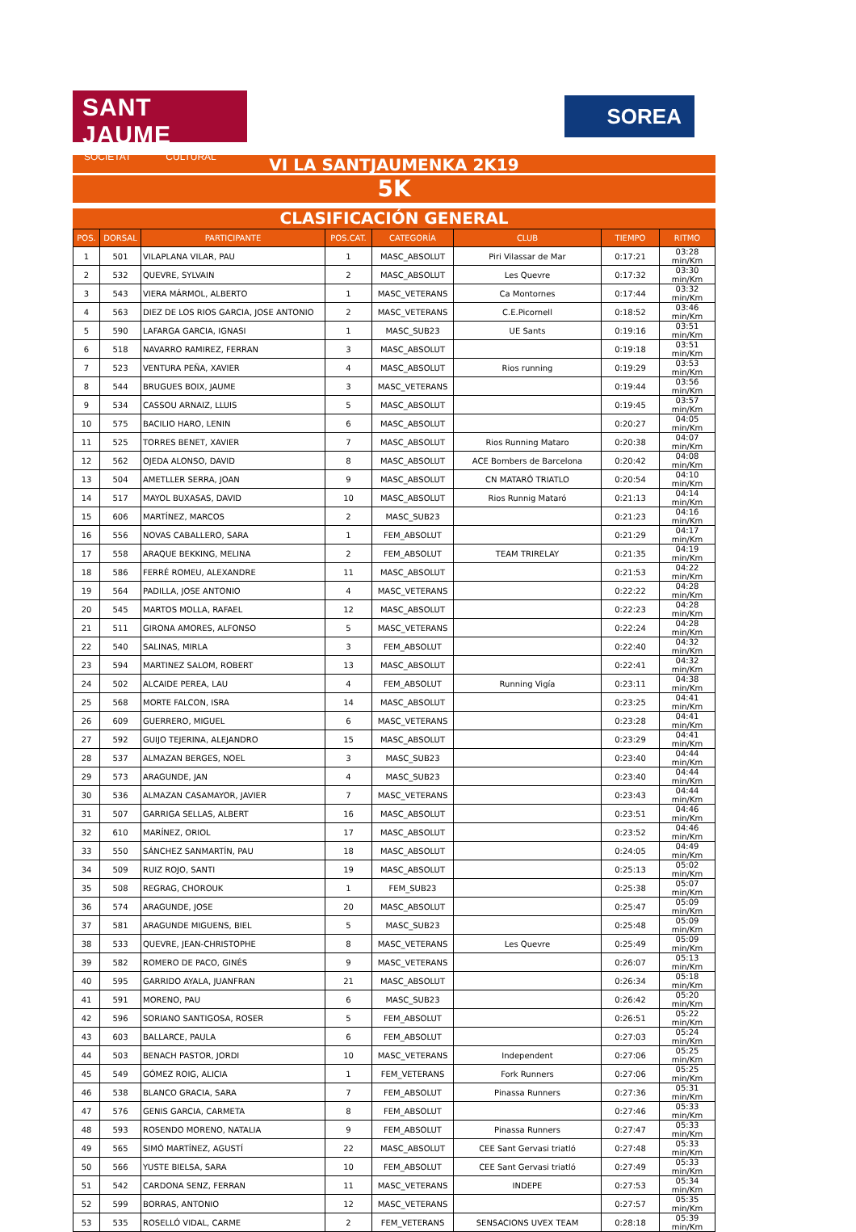SANT JAUME
SOCIETAT CULTURAL
SOREA
VI LA SANTJAUMENKA 2K19
5K
CLASIFICACIÓN GENERAL
| POS. | DORSAL | PARTICIPANTE | POS.CAT. | CATEGORÍA | CLUB | TIEMPO | RITMO |
| --- | --- | --- | --- | --- | --- | --- | --- |
| 1 | 501 | VILAPLANA VILAR, PAU | 1 | MASC_ABSOLUT | Piri Vilassar de Mar | 0:17:21 | 03:28 min/Km |
| 2 | 532 | QUEVRE, SYLVAIN | 2 | MASC_ABSOLUT | Les Quevre | 0:17:32 | 03:30 min/Km |
| 3 | 543 | VIERA MÁRMOL, ALBERTO | 1 | MASC_VETERANS | Ca Montornes | 0:17:44 | 03:32 min/Km |
| 4 | 563 | DIEZ DE LOS RIOS GARCIA, JOSE ANTONIO | 2 | MASC_VETERANS | C.E.Picornell | 0:18:52 | 03:46 min/Km |
| 5 | 590 | LAFARGA GARCIA, IGNASI | 1 | MASC_SUB23 | UE Sants | 0:19:16 | 03:51 min/Km |
| 6 | 518 | NAVARRO RAMIREZ, FERRAN | 3 | MASC_ABSOLUT | | 0:19:18 | 03:51 min/Km |
| 7 | 523 | VENTURA PEÑA, XAVIER | 4 | MASC_ABSOLUT | Rios running | 0:19:29 | 03:53 min/Km |
| 8 | 544 | BRUGUES BOIX, JAUME | 3 | MASC_VETERANS | | 0:19:44 | 03:56 min/Km |
| 9 | 534 | CASSOU ARNAIZ, LLUIS | 5 | MASC_ABSOLUT | | 0:19:45 | 03:57 min/Km |
| 10 | 575 | BACILIO HARO, LENIN | 6 | MASC_ABSOLUT | | 0:20:27 | 04:05 min/Km |
| 11 | 525 | TORRES BENET, XAVIER | 7 | MASC_ABSOLUT | Rios Running Mataro | 0:20:38 | 04:07 min/Km |
| 12 | 562 | OJEDA ALONSO, DAVID | 8 | MASC_ABSOLUT | ACE Bombers de Barcelona | 0:20:42 | 04:08 min/Km |
| 13 | 504 | AMETLLER SERRA, JOAN | 9 | MASC_ABSOLUT | CN MATARÓ TRIATLO | 0:20:54 | 04:10 min/Km |
| 14 | 517 | MAYOL BUXASAS, DAVID | 10 | MASC_ABSOLUT | Rios Runnig Mataró | 0:21:13 | 04:14 min/Km |
| 15 | 606 | MARTÍNEZ, MARCOS | 2 | MASC_SUB23 | | 0:21:23 | 04:16 min/Km |
| 16 | 556 | NOVAS CABALLERO, SARA | 1 | FEM_ABSOLUT | | 0:21:29 | 04:17 min/Km |
| 17 | 558 | ARAQUE BEKKING, MELINA | 2 | FEM_ABSOLUT | TEAM TRIRELAY | 0:21:35 | 04:19 min/Km |
| 18 | 586 | FERRÉ ROMEU, ALEXANDRE | 11 | MASC_ABSOLUT | | 0:21:53 | 04:22 min/Km |
| 19 | 564 | PADILLA, JOSE ANTONIO | 4 | MASC_VETERANS | | 0:22:22 | 04:28 min/Km |
| 20 | 545 | MARTOS MOLLA, RAFAEL | 12 | MASC_ABSOLUT | | 0:22:23 | 04:28 min/Km |
| 21 | 511 | GIRONA AMORES, ALFONSO | 5 | MASC_VETERANS | | 0:22:24 | 04:28 min/Km |
| 22 | 540 | SALINAS, MIRLA | 3 | FEM_ABSOLUT | | 0:22:40 | 04:32 min/Km |
| 23 | 594 | MARTINEZ SALOM, ROBERT | 13 | MASC_ABSOLUT | | 0:22:41 | 04:32 min/Km |
| 24 | 502 | ALCAIDE PEREA, LAU | 4 | FEM_ABSOLUT | Running Vigía | 0:23:11 | 04:38 min/Km |
| 25 | 568 | MORTE FALCON, ISRA | 14 | MASC_ABSOLUT | | 0:23:25 | 04:41 min/Km |
| 26 | 609 | GUERRERO, MIGUEL | 6 | MASC_VETERANS | | 0:23:28 | 04:41 min/Km |
| 27 | 592 | GUIJO TEJERINA, ALEJANDRO | 15 | MASC_ABSOLUT | | 0:23:29 | 04:41 min/Km |
| 28 | 537 | ALMAZAN BERGES, NOEL | 3 | MASC_SUB23 | | 0:23:40 | 04:44 min/Km |
| 29 | 573 | ARAGUNDE, JAN | 4 | MASC_SUB23 | | 0:23:40 | 04:44 min/Km |
| 30 | 536 | ALMAZAN CASAMAYOR, JAVIER | 7 | MASC_VETERANS | | 0:23:43 | 04:44 min/Km |
| 31 | 507 | GARRIGA SELLAS, ALBERT | 16 | MASC_ABSOLUT | | 0:23:51 | 04:46 min/Km |
| 32 | 610 | MARÍNEZ, ORIOL | 17 | MASC_ABSOLUT | | 0:23:52 | 04:46 min/Km |
| 33 | 550 | SÁNCHEZ SANMARTÍN, PAU | 18 | MASC_ABSOLUT | | 0:24:05 | 04:49 min/Km |
| 34 | 509 | RUIZ ROJO, SANTI | 19 | MASC_ABSOLUT | | 0:25:13 | 05:02 min/Km |
| 35 | 508 | REGRAG, CHOROUK | 1 | FEM_SUB23 | | 0:25:38 | 05:07 min/Km |
| 36 | 574 | ARAGUNDE, JOSE | 20 | MASC_ABSOLUT | | 0:25:47 | 05:09 min/Km |
| 37 | 581 | ARAGUNDE MIGUENS, BIEL | 5 | MASC_SUB23 | | 0:25:48 | 05:09 min/Km |
| 38 | 533 | QUEVRE, JEAN-CHRISTOPHE | 8 | MASC_VETERANS | Les Quevre | 0:25:49 | 05:09 min/Km |
| 39 | 582 | ROMERO DE PACO, GINÉS | 9 | MASC_VETERANS | | 0:26:07 | 05:13 min/Km |
| 40 | 595 | GARRIDO AYALA, JUANFRAN | 21 | MASC_ABSOLUT | | 0:26:34 | 05:18 min/Km |
| 41 | 591 | MORENO, PAU | 6 | MASC_SUB23 | | 0:26:42 | 05:20 min/Km |
| 42 | 596 | SORIANO SANTIGOSA, ROSER | 5 | FEM_ABSOLUT | | 0:26:51 | 05:22 min/Km |
| 43 | 603 | BALLARCE, PAULA | 6 | FEM_ABSOLUT | | 0:27:03 | 05:24 min/Km |
| 44 | 503 | BENACH PASTOR, JORDI | 10 | MASC_VETERANS | Independent | 0:27:06 | 05:25 min/Km |
| 45 | 549 | GÓMEZ ROIG, ALICIA | 1 | FEM_VETERANS | Fork Runners | 0:27:06 | 05:25 min/Km |
| 46 | 538 | BLANCO GRACIA, SARA | 7 | FEM_ABSOLUT | Pinassa Runners | 0:27:36 | 05:31 min/Km |
| 47 | 576 | GENIS GARCIA, CARMETA | 8 | FEM_ABSOLUT | | 0:27:46 | 05:33 min/Km |
| 48 | 593 | ROSENDO MORENO, NATALIA | 9 | FEM_ABSOLUT | Pinassa Runners | 0:27:47 | 05:33 min/Km |
| 49 | 565 | SIMÓ MARTÍNEZ, AGUSTÍ | 22 | MASC_ABSOLUT | CEE Sant Gervasi triatló | 0:27:48 | 05:33 min/Km |
| 50 | 566 | YUSTE BIELSA, SARA | 10 | FEM_ABSOLUT | CEE Sant Gervasi triatló | 0:27:49 | 05:33 min/Km |
| 51 | 542 | CARDONA SENZ, FERRAN | 11 | MASC_VETERANS | INDEPE | 0:27:53 | 05:34 min/Km |
| 52 | 599 | BORRAS, ANTONIO | 12 | MASC_VETERANS | | 0:27:57 | 05:35 min/Km |
| 53 | 535 | ROSELLÓ VIDAL, CARME | 2 | FEM_VETERANS | SENSACIONS UVEX TEAM | 0:28:18 | 05:39 min/Km |